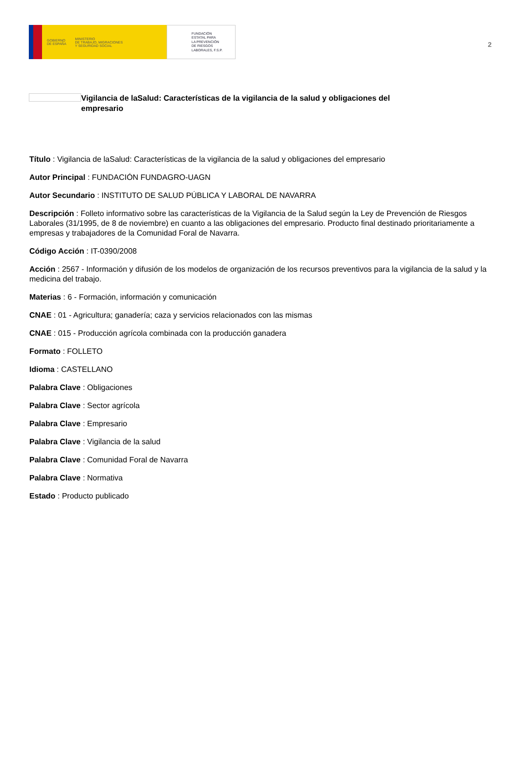GOBIERNO
DE ESPAÑA MINISTERIO
DE TRABAJO, MIGRACIONES
Y SEGURIDAD SOCIAL
FUNDACIÓN
ESTATAL PARA
LA PREVENCIÓN
DE RIESGOS
LABORALES, F.S.P.
2
Vigilancia de laSalud: Características de la vigilancia de la salud y obligaciones del empresario
Título : Vigilancia de laSalud: Características de la vigilancia de la salud y obligaciones del empresario
Autor Principal : FUNDACIÓN FUNDAGRO-UAGN
Autor Secundario : INSTITUTO DE SALUD PÚBLICA Y LABORAL DE NAVARRA
Descripción : Folleto informativo sobre las características de la Vigilancia de la Salud según la Ley de Prevención de Riesgos Laborales (31/1995, de 8 de noviembre) en cuanto a las obligaciones del empresario. Producto final destinado prioritariamente a empresas y trabajadores de la Comunidad Foral de Navarra.
Código Acción : IT-0390/2008
Acción : 2567 - Información y difusión de los modelos de organización de los recursos preventivos para la vigilancia de la salud y la medicina del trabajo.
Materias : 6 - Formación, información y comunicación
CNAE : 01 - Agricultura; ganadería; caza y servicios relacionados con las mismas
CNAE : 015 - Producción agrícola combinada con la producción ganadera
Formato : FOLLETO
Idioma : CASTELLANO
Palabra Clave : Obligaciones
Palabra Clave : Sector agrícola
Palabra Clave : Empresario
Palabra Clave : Vigilancia de la salud
Palabra Clave : Comunidad Foral de Navarra
Palabra Clave : Normativa
Estado : Producto publicado